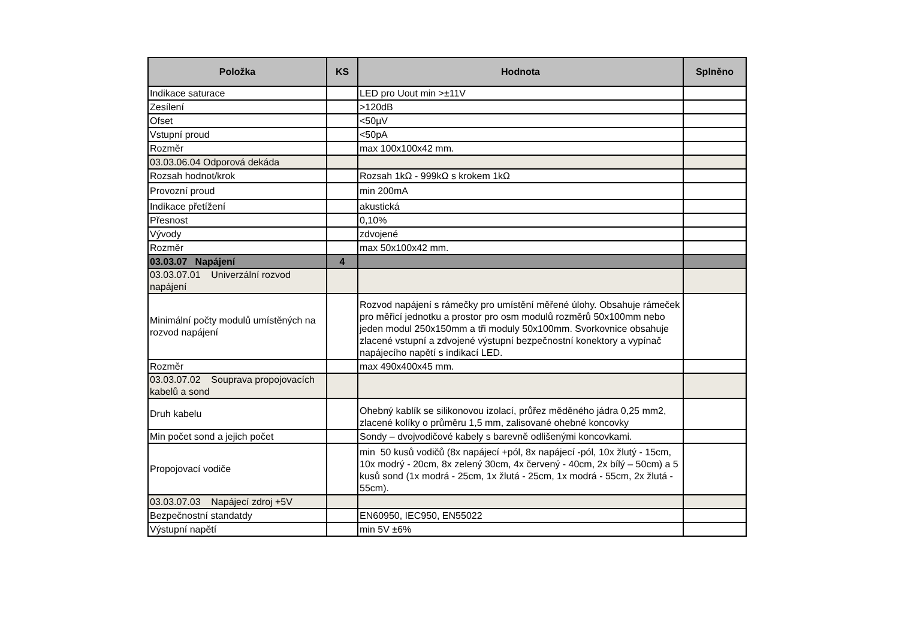| Položka | KS | Hodnota | Splněno |
| --- | --- | --- | --- |
| Indikace saturace | | LED pro Uout min >±11V | |
| Zesílení | | >120dB | |
| Ofset | | <50µV | |
| Vstupní proud | | <50pA | |
| Rozměr | | max 100x100x42 mm. | |
| 03.03.06.04 Odporová dekáda | | | |
| Rozsah hodnot/krok | | Rozsah 1kΩ - 999kΩ s krokem 1kΩ | |
| Provozní proud | | min 200mA | |
| Indikace přetížení | | akustická | |
| Přesnost | | 0,10% | |
| Vývody | | zdvojené | |
| Rozměr | | max 50x100x42 mm. | |
| 03.03.07 Napájení | 4 | | |
| 03.03.07.01 Univerzální rozvod napájení | | | |
| Minimální počty modulů umístěných na rozvod napájení | | Rozvod napájení s rámečky pro umístění měřené úlohy. Obsahuje rámeček pro měřicí jednotku a prostor pro osm modulů rozměrů 50x100mm nebo jeden modul 250x150mm a tři moduly 50x100mm. Svorkovnice obsahuje zlacené vstupní a zdvojené výstupní bezpečnostní konektory a vypínač napájecího napětí s indikací LED. | |
| Rozměr | | max 490x400x45 mm. | |
| 03.03.07.02 Souprava propojovacích kabelů a sond | | | |
| Druh kabelu | | Ohebný kablík se silikonovou izolací, průřez měděného jádra 0,25 mm2, zlacené kolíky o průměru 1,5 mm, zalisované ohebné koncovky | |
| Min počet sond a jejich počet | | Sondy – dvojvodičové kabely s barevně odlišenými koncovkami. | |
| Propojovací vodiče | | min 50 kusů vodičů (8x napájecí +pól, 8x napájecí -pól, 10x žlutý - 15cm, 10x modrý - 20cm, 8x zelený 30cm, 4x červený - 40cm, 2x bílý – 50cm) a 5 kusů sond (1x modrá - 25cm, 1x žlutá - 25cm, 1x modrá - 55cm, 2x žlutá - 55cm). | |
| 03.03.07.03 Napájecí zdroj +5V | | | |
| Bezpečnostní standatdy | | EN60950, IEC950, EN55022 | |
| Výstupní napětí | | min 5V ±6% | |